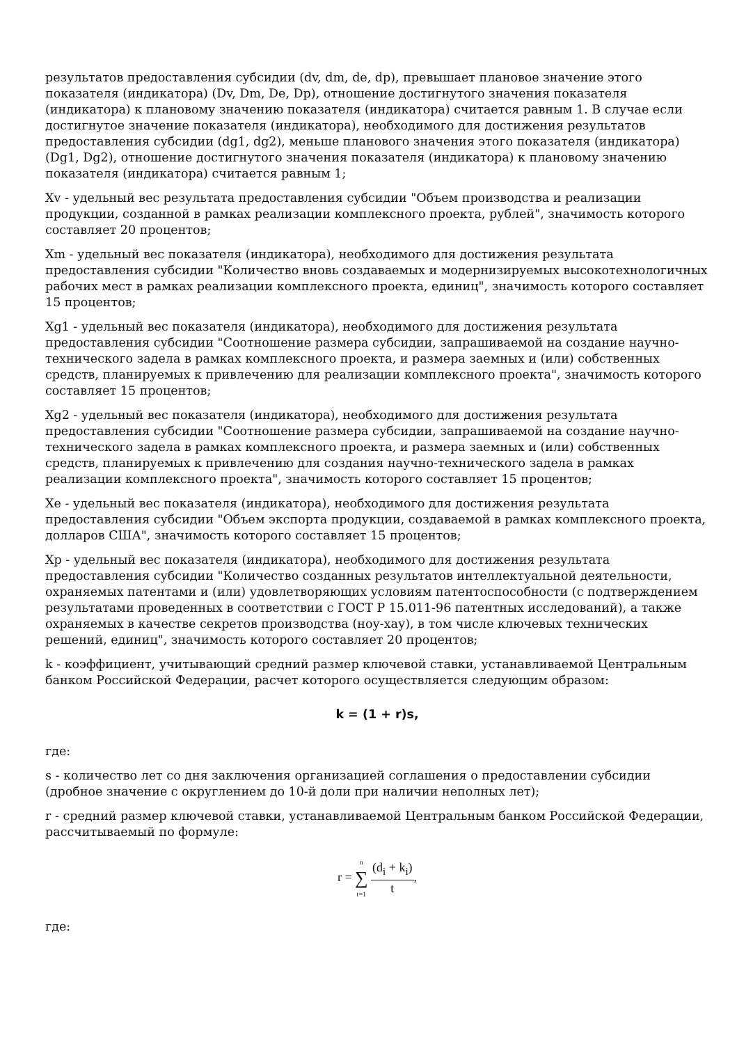результатов предоставления субсидии (dv, dm, de, dp), превышает плановое значение этого показателя (индикатора) (Dv, Dm, De, Dp), отношение достигнутого значения показателя (индикатора) к плановому значению показателя (индикатора) считается равным 1. В случае если достигнутое значение показателя (индикатора), необходимого для достижения результатов предоставления субсидии (dg1, dg2), меньше планового значения этого показателя (индикатора) (Dg1, Dg2), отношение достигнутого значения показателя (индикатора) к плановому значению показателя (индикатора) считается равным 1;
Xv - удельный вес результата предоставления субсидии "Объем производства и реализации продукции, созданной в рамках реализации комплексного проекта, рублей", значимость которого составляет 20 процентов;
Xm - удельный вес показателя (индикатора), необходимого для достижения результата предоставления субсидии "Количество вновь создаваемых и модернизируемых высокотехнологичных рабочих мест в рамках реализации комплексного проекта, единиц", значимость которого составляет 15 процентов;
Xg1 - удельный вес показателя (индикатора), необходимого для достижения результата предоставления субсидии "Соотношение размера субсидии, запрашиваемой на создание научно-технического задела в рамках комплексного проекта, и размера заемных и (или) собственных средств, планируемых к привлечению для реализации комплексного проекта", значимость которого составляет 15 процентов;
Xg2 - удельный вес показателя (индикатора), необходимого для достижения результата предоставления субсидии "Соотношение размера субсидии, запрашиваемой на создание научно-технического задела в рамках комплексного проекта, и размера заемных и (или) собственных средств, планируемых к привлечению для создания научно-технического задела в рамках реализации комплексного проекта", значимость которого составляет 15 процентов;
Xe - удельный вес показателя (индикатора), необходимого для достижения результата предоставления субсидии "Объем экспорта продукции, создаваемой в рамках комплексного проекта, долларов США", значимость которого составляет 15 процентов;
Xp - удельный вес показателя (индикатора), необходимого для достижения результата предоставления субсидии "Количество созданных результатов интеллектуальной деятельности, охраняемых патентами и (или) удовлетворяющих условиям патентоспособности (с подтверждением результатами проведенных в соответствии с ГОСТ Р 15.011-96 патентных исследований), а также охраняемых в качестве секретов производства (ноу-хау), в том числе ключевых технических решений, единиц", значимость которого составляет 20 процентов;
k - коэффициент, учитывающий средний размер ключевой ставки, устанавливаемой Центральным банком Российской Федерации, расчет которого осуществляется следующим образом:
k = (1 + r)s,
где:
s - количество лет со дня заключения организацией соглашения о предоставлении субсидии (дробное значение с округлением до 10-й доли при наличии неполных лет);
r - средний размер ключевой ставки, устанавливаемой Центральным банком Российской Федерации, рассчитываемый по формуле:
r = n ∑ t=1 (d<sub>i</sub> + k<sub>i</sub>) t,
где: